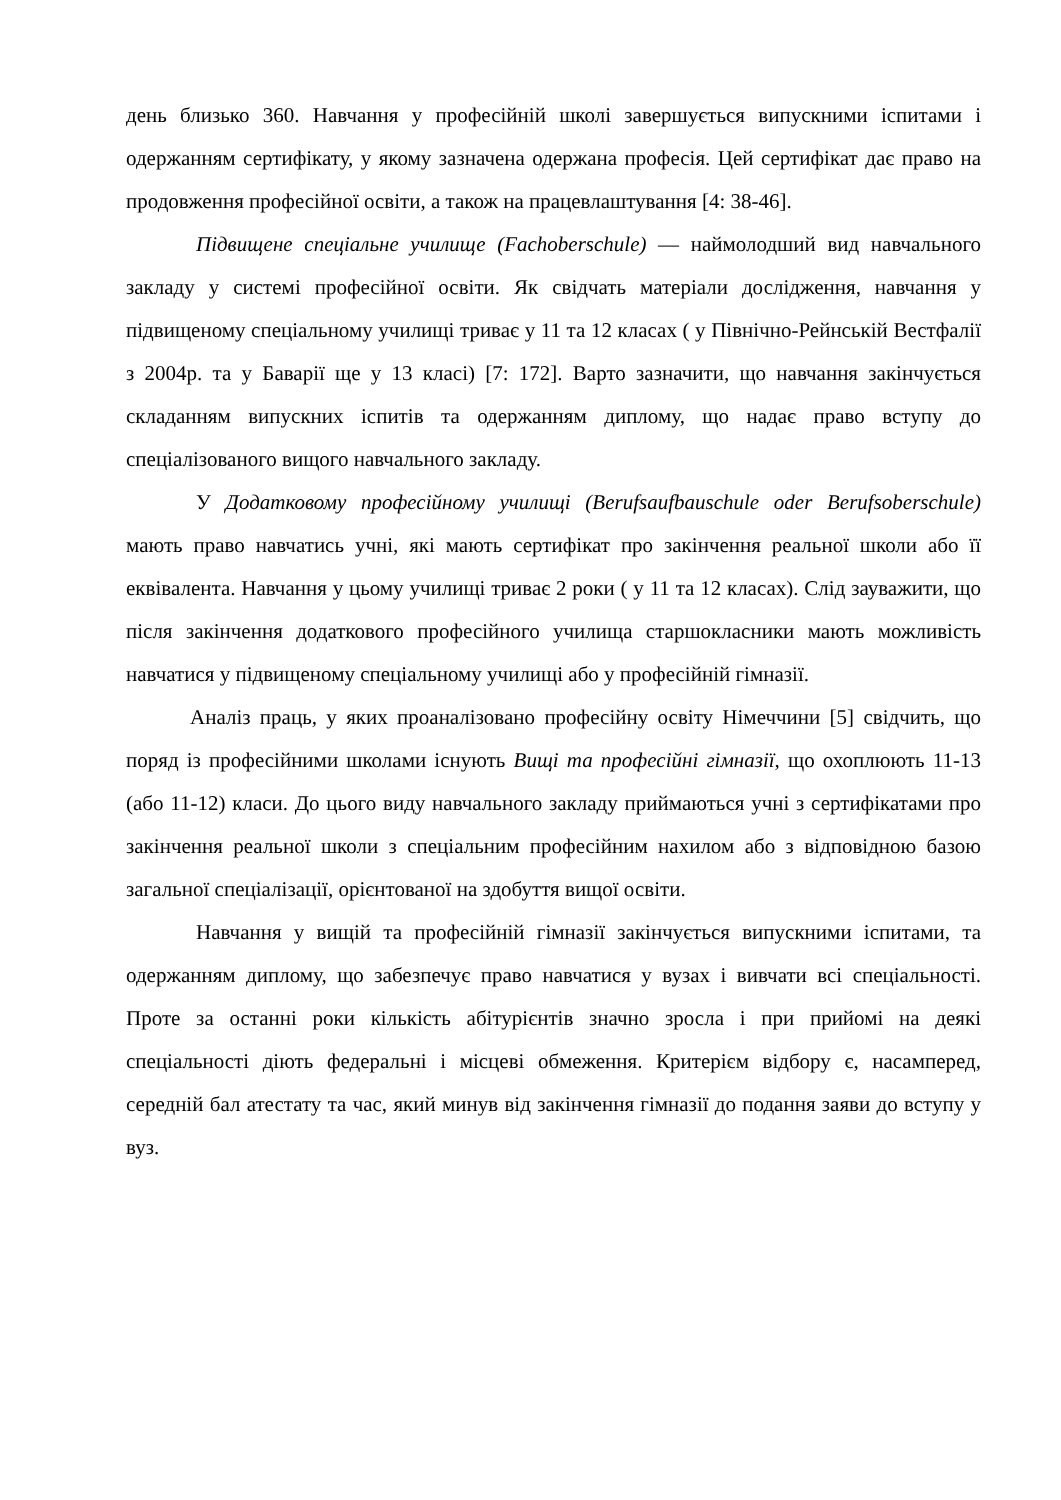день близько 360. Навчання у професійній школі завершується випускними іспитами і одержанням сертифікату, у якому зазначена одержана професія. Цей сертифікат дає право на продовження професійної освіти, а також на працевлаштування [4: 38-46].
Підвищене спеціальне училище (Fachoberschule) — наймолодший вид навчального закладу у системі професійної освіти. Як свідчать матеріали дослідження, навчання у підвищеному спеціальному училищі триває у 11 та 12 класах ( у Північно-Рейнській Вестфалії з 2004р. та у Баварії ще у 13 класі) [7: 172]. Варто зазначити, що навчання закінчується складанням випускних іспитів та одержанням диплому, що надає право вступу до спеціалізованого вищого навчального закладу.
У Додатковому професійному училищі (Berufsaufbauschule oder Berufsoberschule) мають право навчатись учні, які мають сертифікат про закінчення реальної школи або її еквівалента. Навчання у цьому училищі триває 2 роки ( у 11 та 12 класах). Слід зауважити, що після закінчення додаткового професійного училища старшокласники мають можливість навчатися у підвищеному спеціальному училищі або у професійній гімназії.
Аналіз праць, у яких проаналізовано професійну освіту Німеччини [5] свідчить, що поряд із професійними школами існують Вищі та професійні гімназії, що охоплюють 11-13 (або 11-12) класи. До цього виду навчального закладу приймаються учні з сертифікатами про закінчення реальної школи з спеціальним професійним нахилом або з відповідною базою загальної спеціалізації, орієнтованої на здобуття вищої освіти.
Навчання у вищій та професійній гімназії закінчується випускними іспитами, та одержанням диплому, що забезпечує право навчатися у вузах і вивчати всі спеціальності. Проте за останні роки кількість абітурієнтів значно зросла і при прийомі на деякі спеціальності діють федеральні і місцеві обмеження. Критерієм відбору є, насамперед, середній бал атестату та час, який минув від закінчення гімназії до подання заяви до вступу у вуз.